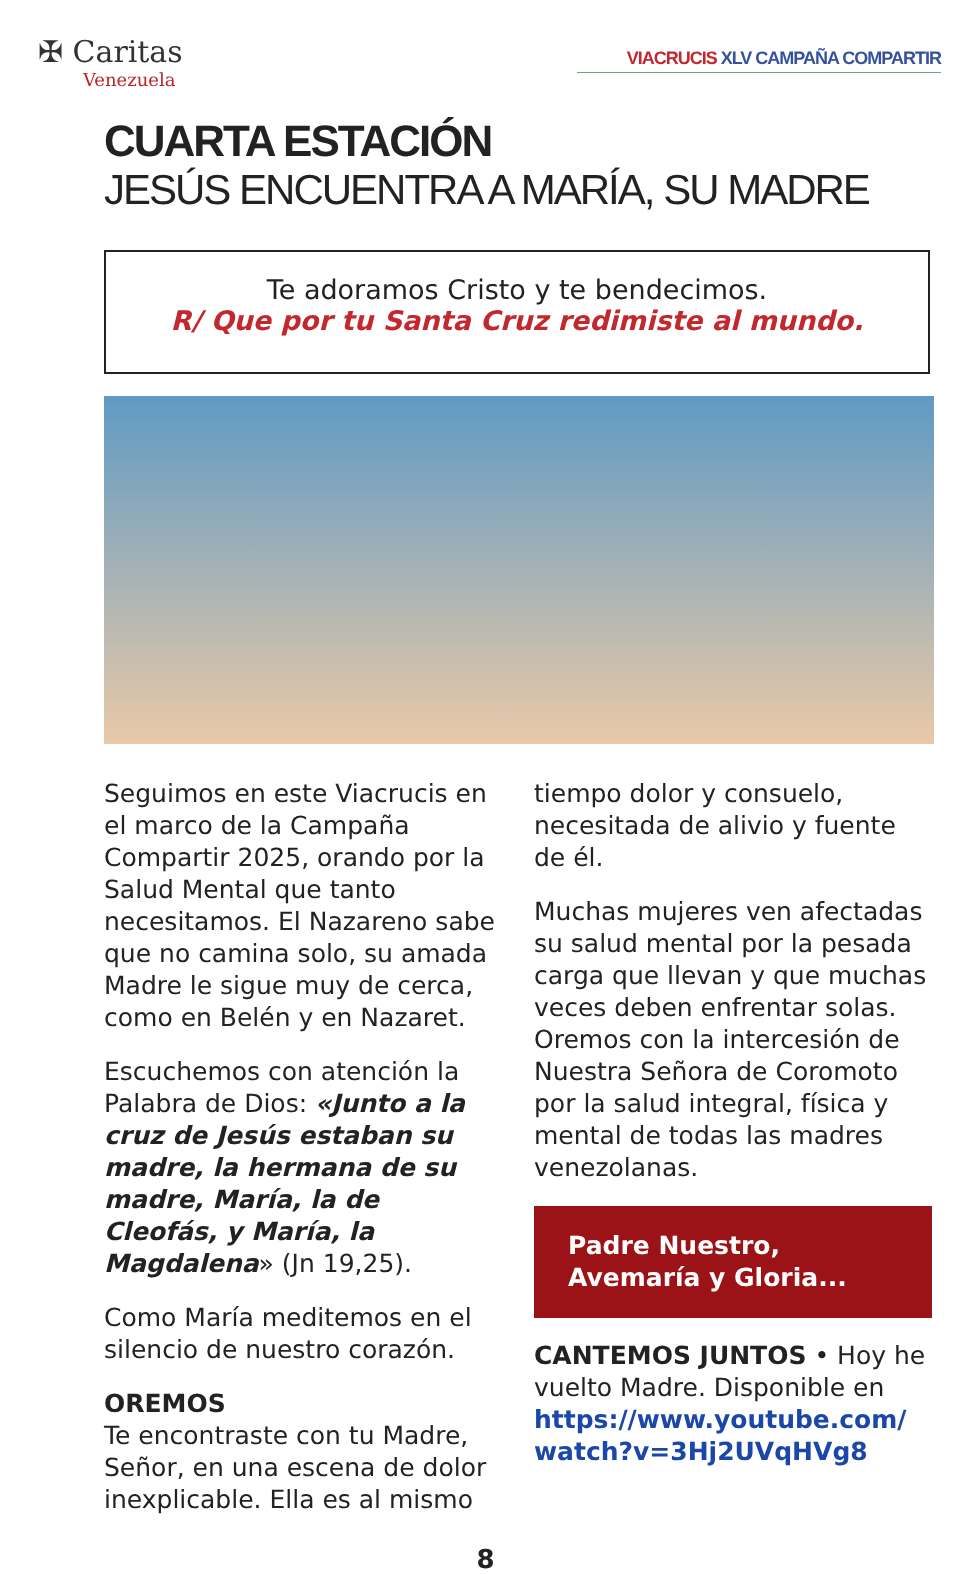✠ Caritas
Venezuela
VIACRUCIS XLV CAMPAÑA COMPARTIR
CUARTA ESTACIÓN
JESÚS ENCUENTRA A MARÍA, SU MADRE
Te adoramos Cristo y te bendecimos.
R/ Que por tu Santa Cruz redimiste al mundo.
Seguimos en este Viacrucis en el marco de la Campaña Compartir 2025, orando por la Salud Mental que tanto necesitamos. El Nazareno sabe que no camina solo, su amada Madre le sigue muy de cerca, como en Belén y en Nazaret.
Escuchemos con atención la Palabra de Dios: «Junto a la cruz de Jesús estaban su madre, la hermana de su madre, María, la de Cleofás, y María, la Magdalena» (Jn 19,25).
Como María meditemos en el silencio de nuestro corazón.
OREMOS
Te encontraste con tu Madre, Señor, en una escena de dolor inexplicable. Ella es al mismo
tiempo dolor y consuelo, necesitada de alivio y fuente de él.
Muchas mujeres ven afectadas su salud mental por la pesada carga que llevan y que muchas veces deben enfrentar solas. Oremos con la intercesión de Nuestra Señora de Coromoto por la salud integral, física y mental de todas las madres venezolanas.
Padre Nuestro,
Avemaría y Gloria...
CANTEMOS JUNTOS • Hoy he vuelto Madre. Disponible en https://www.youtube.com/ watch?v=3Hj2UVqHVg8
8